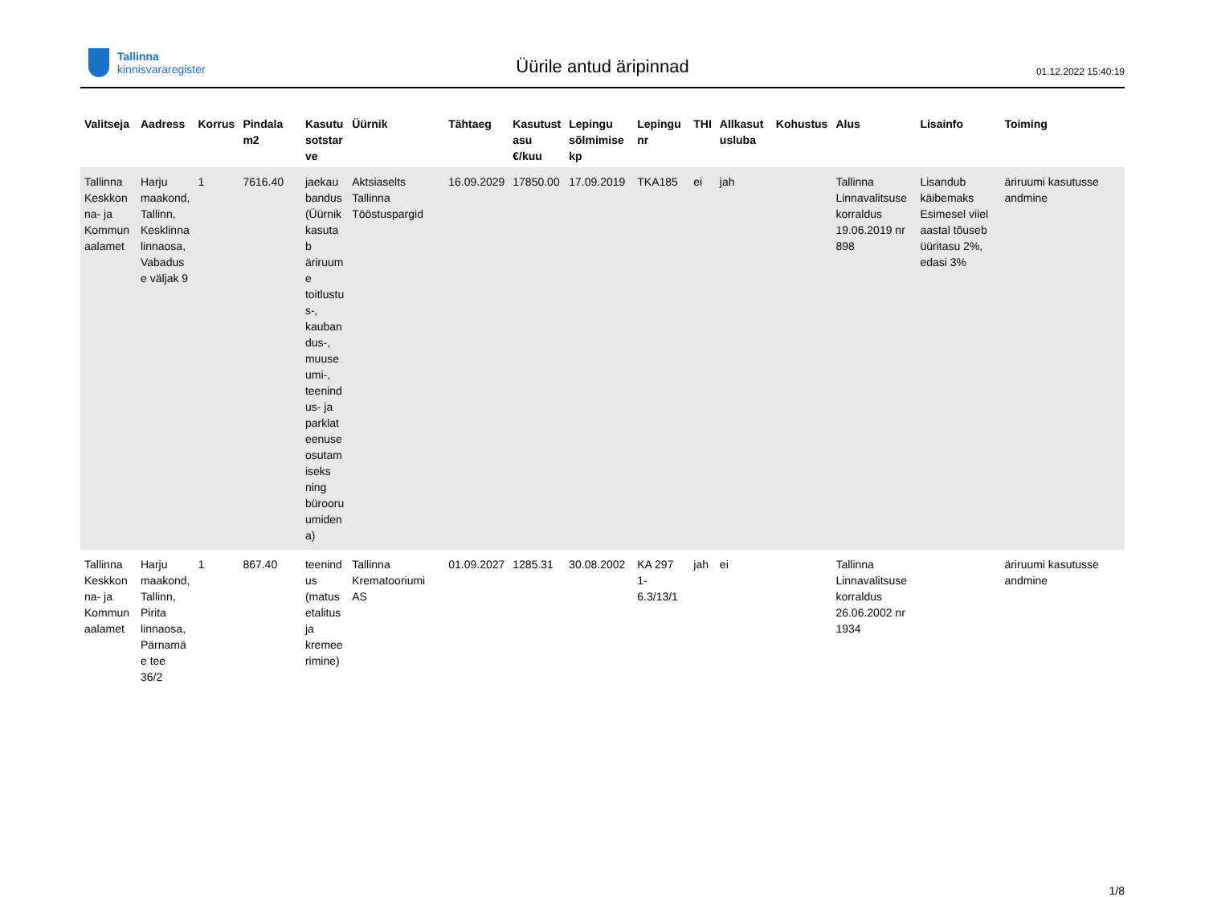Tallinna
kinnisvararegister
Üürile antud äripinnad
01.12.2022 15:40:19
| Valitseja | Aadress | Korrus | Pindala m2 | Kasutu sotstar ve | Üürnik | Tähtaeg | Kasutust asu €/kuu | Lepingu sõlmimise kp | Lepingu nr | THI | Allkasut usluba | Kohustus | Alus | Lisainfo | Toiming |
| --- | --- | --- | --- | --- | --- | --- | --- | --- | --- | --- | --- | --- | --- | --- | --- |
| Tallinna Keskkon na- ja Kommun aalamet | Harju maakond, Tallinn, Kesklinna linnaosa, Vabadus e väljak 9 | 1 | 7616.40 | jaekau bandus (Üürnik kasuta b äriruum e toitlustu s-, kauban dus-, muuse umi-, teenind us- ja parklat eenuse osutam iseks ning bürooru umiden a) | Aktsiaselts Tallinna Tööstuspargid | 16.09.2029 | 17850.00 | 17.09.2019 | TKA185 | ei | jah | | Tallinna Linnavalitsuse korraldus 19.06.2019 nr 898 | Lisandub käibemaks Esimesel viiel aastal tõuseb üüritasu 2%, edasi 3% | äriruumi kasutusse andmine |
| Tallinna Keskkon na- ja Kommun aalamet | Harju maakond, Tallinn, Pirita linnaosa, Pärnamä e tee 36/2 | 1 | 867.40 | teenind us (matus etalitus ja kremee rimine) | Tallinna Krematooriumi AS | 01.09.2027 | 1285.31 | 30.08.2002 | KA 297 1-6.3/13/1 | jah | ei | | Tallinna Linnavalitsuse korraldus 26.06.2002 nr 1934 | | äriruumi kasutusse andmine |
1/8